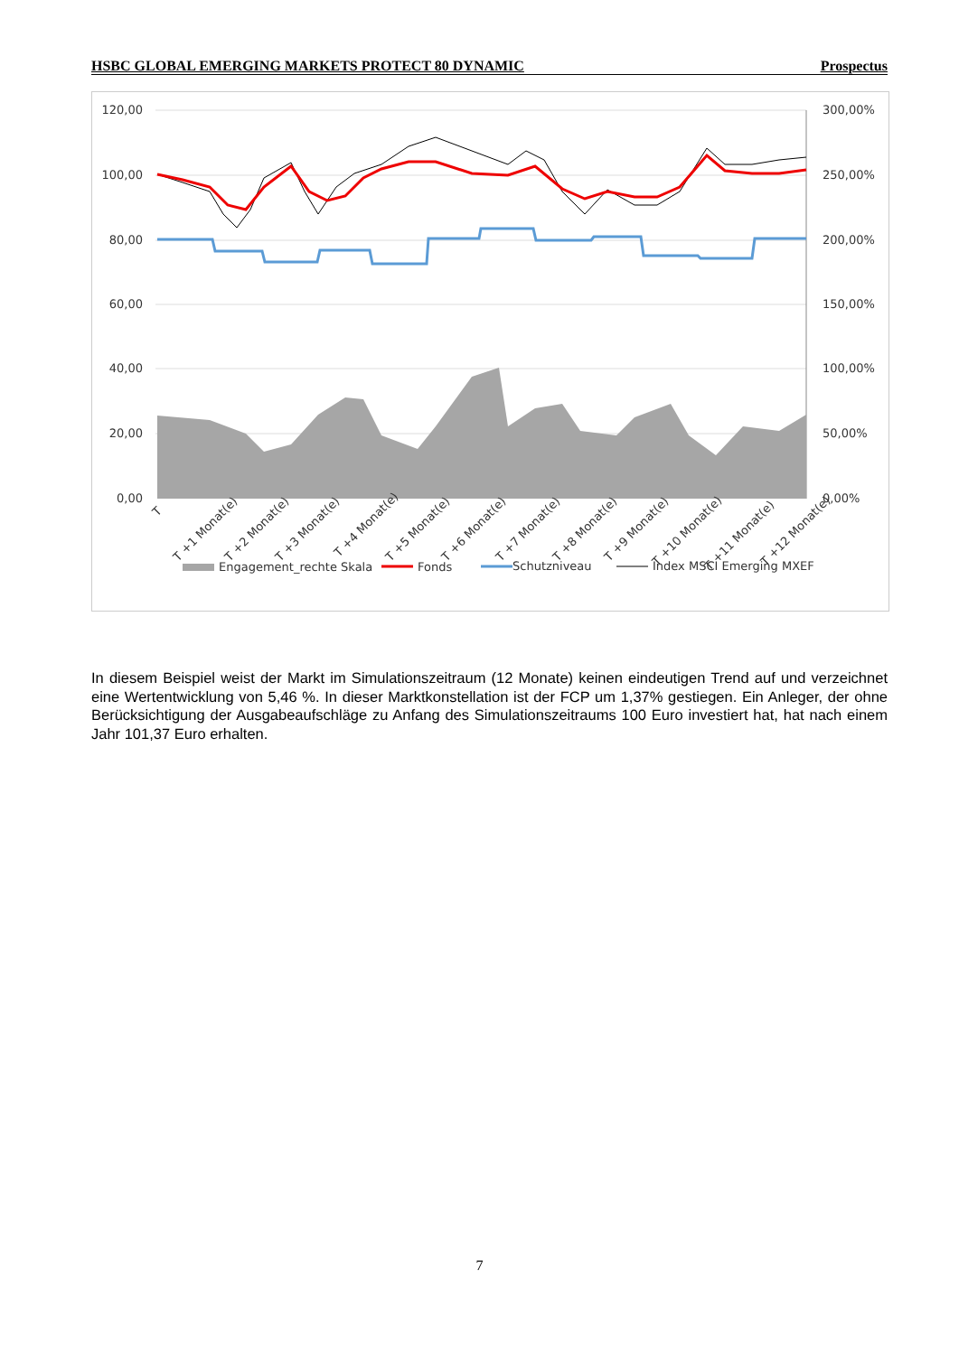HSBC GLOBAL EMERGING MARKETS PROTECT 80 DYNAMIC Prospectus
120,00
100,00
80,00
60,00
40,00
20,00
0,00
300,00%
250,00%
200,00%
150,00%
100,00%
50,00%
0,00%
Engagement_rechte Skala
Fonds
Schutzniveau
Index MSCI Emerging MXEF
T
T +1 Monat(e)
T +2 Monat(e)
T +3 Monat(e)
T +4 Monat(e)
T +5 Monat(e)
T +6 Monat(e)
T +7 Monat(e)
T +8 Monat(e)
T +9 Monat(e)
T +10 Monat(e)
T +11 Monat(e)
T +12 Monat(e)
In diesem Beispiel weist der Markt im Simulationszeitraum (12 Monate) keinen eindeutigen Trend auf und verzeichnet eine Wertentwicklung von 5,46 %. In dieser Marktkonstellation ist der FCP um 1,37% gestiegen. Ein Anleger, der ohne Berücksichtigung der Ausgabeaufschläge zu Anfang des Simulationszeitraums 100 Euro investiert hat, hat nach einem Jahr 101,37 Euro erhalten.
7